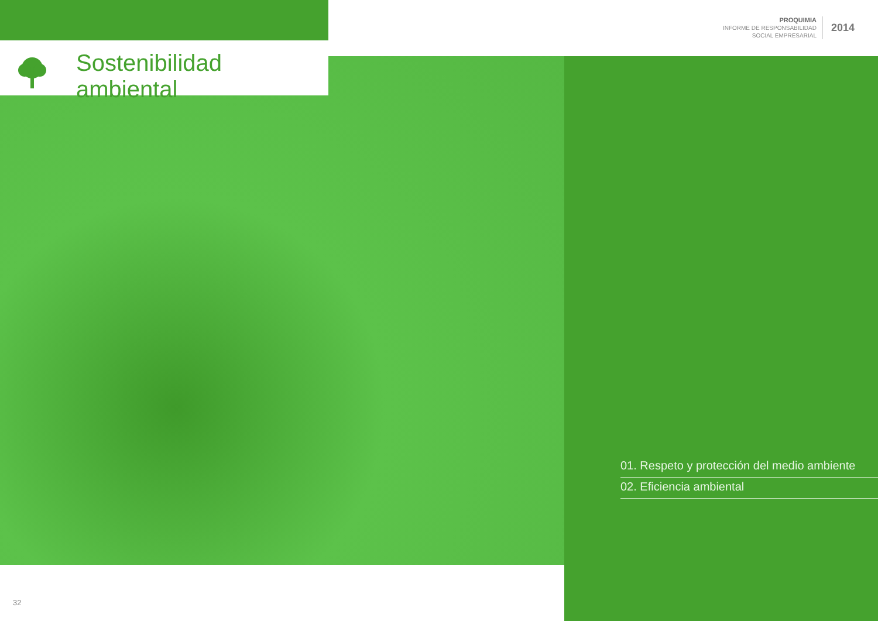PROQUIMIA
INFORME DE RESPONSABILIDAD
SOCIAL EMPRESARIAL
2014
Sostenibilidad ambiental
01. Respeto y protección del medio ambiente
02. Eficiencia ambiental
32